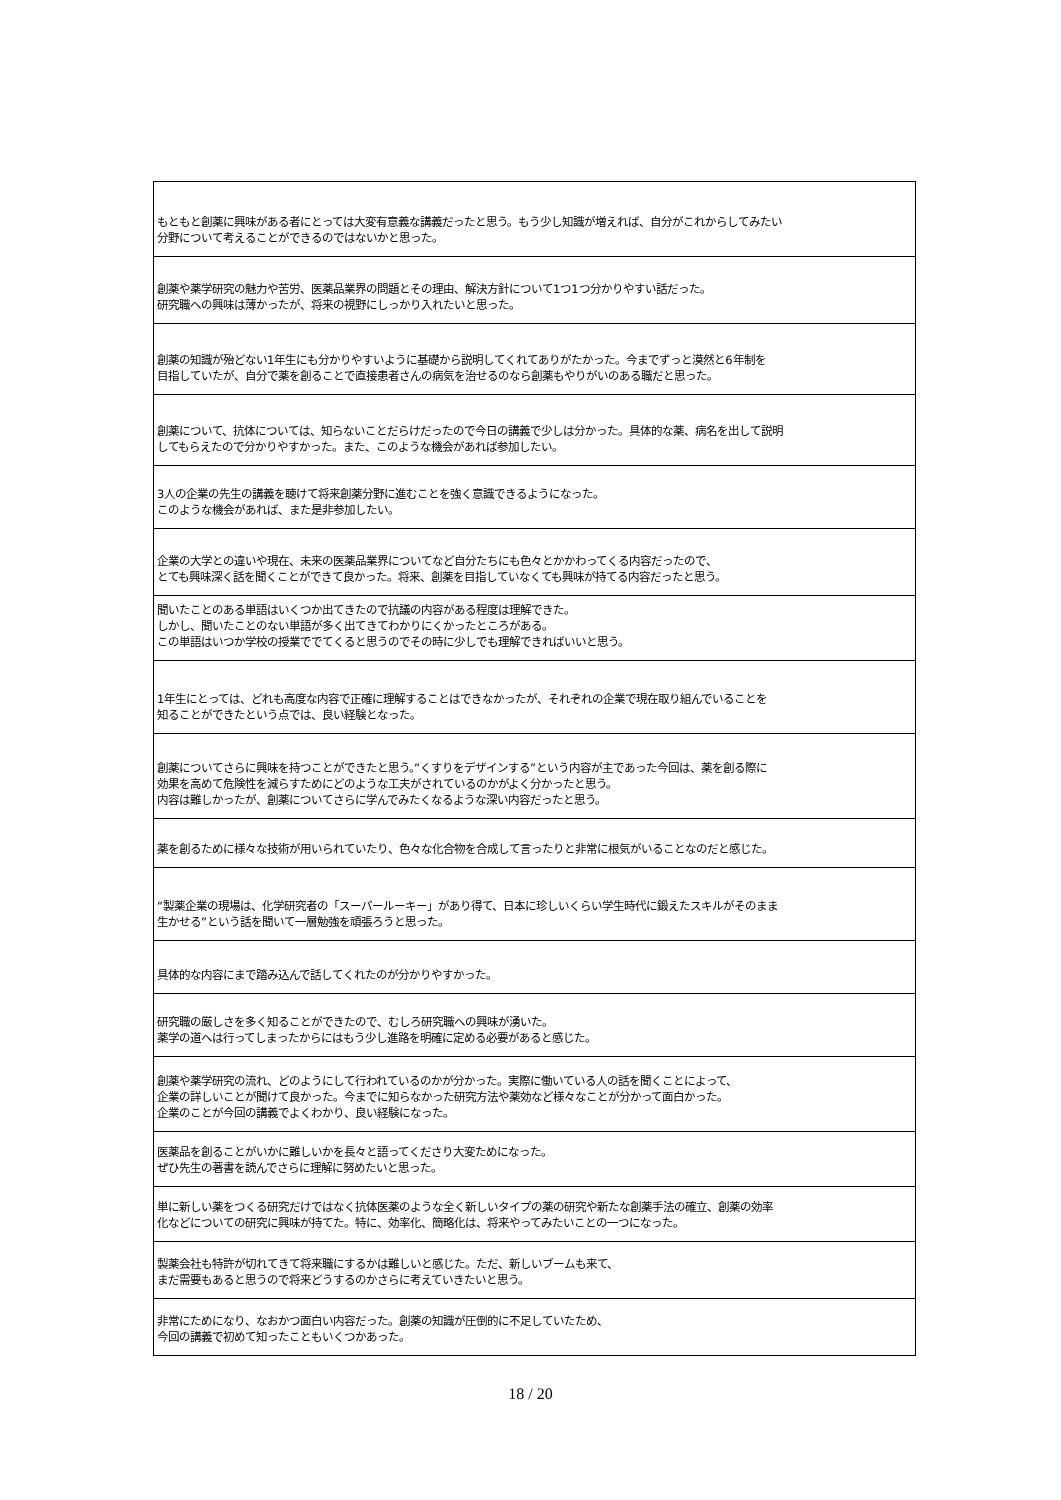| もともと創薬に興味がある者にとっては大変有意義な講義だったと思う。もう少し知識が増えれば、自分がこれからしてみたい 分野について考えることができるのではないかと思った。 |
| 創薬や薬学研究の魅力や苦労、医薬品業界の問題とその理由、解決方針について1つ1つ分かりやすい話だった。 研究職への興味は薄かったが、将来の視野にしっかり入れたいと思った。 |
| 創薬の知識が殆どない1年生にも分かりやすいように基礎から説明してくれてありがたかった。今までずっと漠然と6年制を 目指していたが、自分で薬を創ることで直接患者さんの病気を治せるのなら創薬もやりがいのある職だと思った。 |
| 創薬について、抗体については、知らないことだらけだったので今日の講義で少しは分かった。具体的な薬、病名を出して説明 してもらえたので分かりやすかった。また、このような機会があれば参加したい。 |
| 3人の企業の先生の講義を聴けて将来創薬分野に進むことを強く意識できるようになった。 このような機会があれば、また是非参加したい。 |
| 企業の大学との違いや現在、未来の医薬品業界についてなど自分たちにも色々とかかわってくる内容だったので、 とても興味深く話を聞くことができて良かった。将来、創薬を目指していなくても興味が持てる内容だったと思う。 |
| 聞いたことのある単語はいくつか出てきたので抗議の内容がある程度は理解できた。 しかし、聞いたことのない単語が多く出てきてわかりにくかったところがある。 この単語はいつか学校の授業ででてくると思うのでその時に少しでも理解できればいいと思う。 |
| 1年生にとっては、どれも高度な内容で正確に理解することはできなかったが、それぞれの企業で現在取り組んでいることを 知ることができたという点では、良い経験となった。 |
| 創薬についてさらに興味を持つことができたと思う。”くすりをデザインする”という内容が主であった今回は、薬を創る際に 効果を高めて危険性を減らすためにどのような工夫がされているのかがよく分かったと思う。 内容は難しかったが、創薬についてさらに学んでみたくなるような深い内容だったと思う。 |
| 薬を創るために様々な技術が用いられていたり、色々な化合物を合成して言ったりと非常に根気がいることなのだと感じた。 |
| “製薬企業の現場は、化学研究者の「スーパールーキー」があり得て、日本に珍しいくらい学生時代に鍛えたスキルがそのまま 生かせる”という話を聞いて一層勉強を頑張ろうと思った。 |
| 具体的な内容にまで踏み込んで話してくれたのが分かりやすかった。 |
| 研究職の厳しさを多く知ることができたので、むしろ研究職への興味が湧いた。 薬学の道へは行ってしまったからにはもう少し進路を明確に定める必要があると感じた。 |
| 創薬や薬学研究の流れ、どのようにして行われているのかが分かった。実際に働いている人の話を聞くことによって、 企業の詳しいことが聞けて良かった。今までに知らなかった研究方法や薬効など様々なことが分かって面白かった。 企業のことが今回の講義でよくわかり、良い経験になった。 |
| 医薬品を創ることがいかに難しいかを長々と語ってくださり大変ためになった。 ぜひ先生の著書を読んでさらに理解に努めたいと思った。 |
| 単に新しい薬をつくる研究だけではなく抗体医薬のような全く新しいタイプの薬の研究や新たな創薬手法の確立、創薬の効率 化などについての研究に興味が持てた。特に、効率化、簡略化は、将来やってみたいことの一つになった。 |
| 製薬会社も特許が切れてきて将来職にするかは難しいと感じた。ただ、新しいブームも来て、 まだ需要もあると思うので将来どうするのかさらに考えていきたいと思う。 |
| 非常にためになり、なおかつ面白い内容だった。創薬の知識が圧倒的に不足していたため、 今回の講義で初めて知ったこともいくつかあった。 |
18 / 20